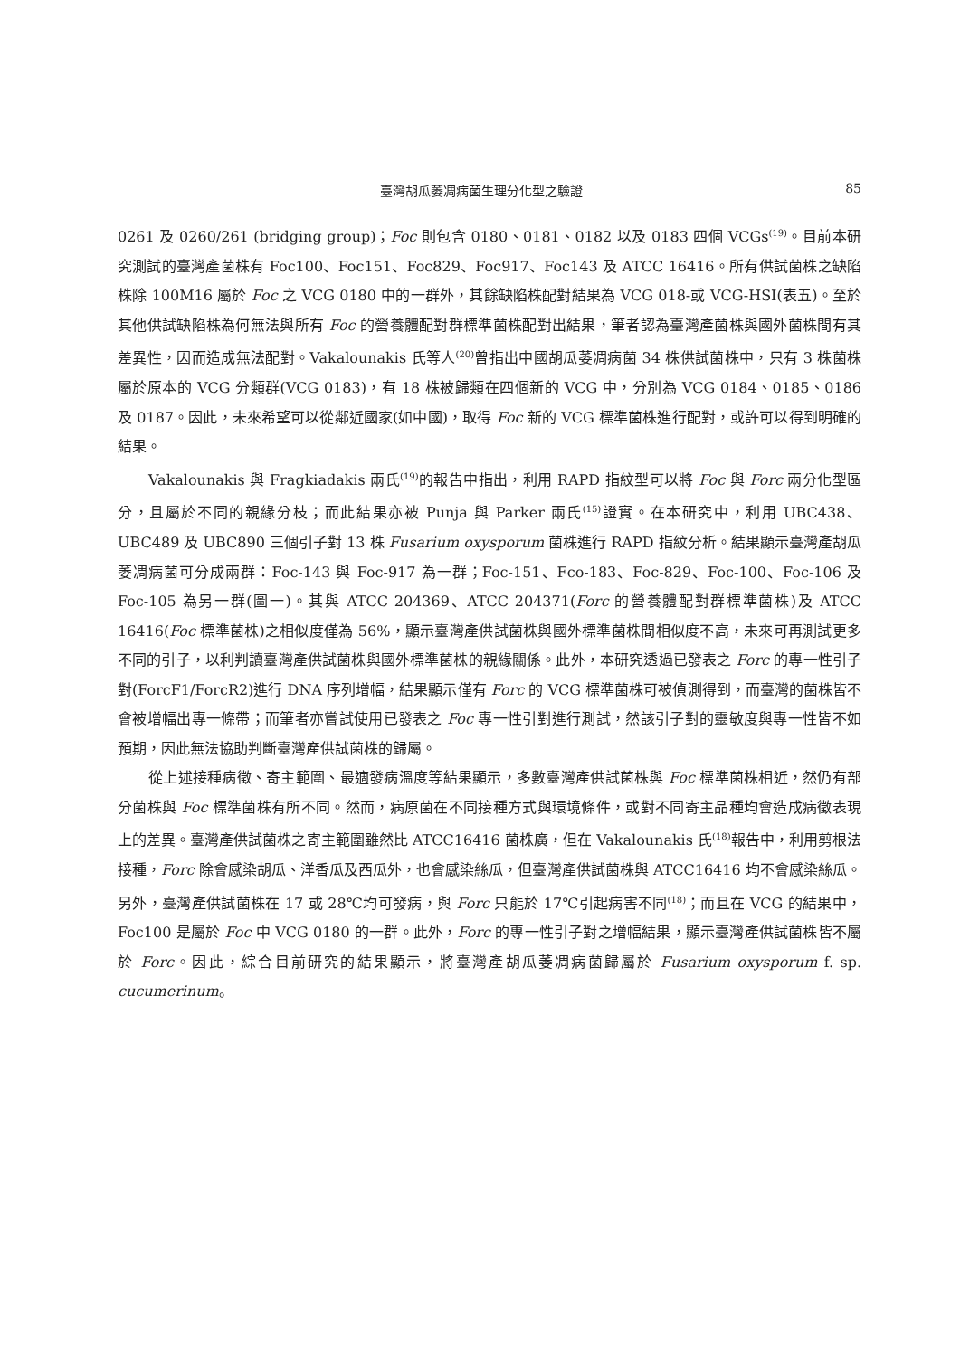臺灣胡瓜萎凋病菌生理分化型之驗證 85
0261 及 0260/261 (bridging group)；Foc 則包含 0180、0181、0182 以及 0183 四個 VCGs<sup>(19)</sup>。目前本研究測試的臺灣產菌株有 Foc100、Foc151、Foc829、Foc917、Foc143 及 ATCC 16416。所有供試菌株之缺陷株除 100M16 屬於 Foc 之 VCG 0180 中的一群外，其餘缺陷株配對結果為 VCG 018-或 VCG-HSI(表五)。至於其他供試缺陷株為何無法與所有 Foc 的營養體配對群標準菌株配對出結果，筆者認為臺灣產菌株與國外菌株間有其差異性，因而造成無法配對。Vakalounakis 氏等人<sup>(20)</sup>曾指出中國胡瓜萎凋病菌 34 株供試菌株中，只有 3 株菌株屬於原本的 VCG 分類群(VCG 0183)，有 18 株被歸類在四個新的 VCG 中，分別為 VCG 0184、0185、0186 及 0187。因此，未來希望可以從鄰近國家(如中國)，取得 Foc 新的 VCG 標準菌株進行配對，或許可以得到明確的結果。
Vakalounakis 與 Fragkiadakis 兩氏<sup>(19)</sup>的報告中指出，利用 RAPD 指紋型可以將 Foc 與 Forc 兩分化型區分，且屬於不同的親緣分枝；而此結果亦被 Punja 與 Parker 兩氏<sup>(15)</sup>證實。在本研究中，利用 UBC438、UBC489 及 UBC890 三個引子對 13 株 Fusarium oxysporum 菌株進行 RAPD 指紋分析。結果顯示臺灣產胡瓜萎凋病菌可分成兩群：Foc-143 與 Foc-917 為一群；Foc-151、Fco-183、Foc-829、Foc-100、Foc-106 及 Foc-105 為另一群(圖一)。其與 ATCC 204369、ATCC 204371(Forc 的營養體配對群標準菌株)及 ATCC 16416(Foc 標準菌株)之相似度僅為 56%，顯示臺灣產供試菌株與國外標準菌株間相似度不高，未來可再測試更多不同的引子，以利判讀臺灣產供試菌株與國外標準菌株的親緣關係。此外，本研究透過已發表之 Forc 的專一性引子對(ForcF1/ForcR2)進行 DNA 序列增幅，結果顯示僅有 Forc 的 VCG 標準菌株可被偵測得到，而臺灣的菌株皆不會被增幅出專一條帶；而筆者亦嘗試使用已發表之 Foc 專一性引對進行測試，然該引子對的靈敏度與專一性皆不如預期，因此無法協助判斷臺灣產供試菌株的歸屬。
從上述接種病徵、寄主範圍、最適發病溫度等結果顯示，多數臺灣產供試菌株與 Foc 標準菌株相近，然仍有部分菌株與 Foc 標準菌株有所不同。然而，病原菌在不同接種方式與環境條件，或對不同寄主品種均會造成病徵表現上的差異。臺灣產供試菌株之寄主範圍雖然比 ATCC16416 菌株廣，但在 Vakalounakis 氏<sup>(18)</sup>報告中，利用剪根法接種，Forc 除會感染胡瓜、洋香瓜及西瓜外，也會感染絲瓜，但臺灣產供試菌株與 ATCC16416 均不會感染絲瓜。另外，臺灣產供試菌株在 17 或 28℃均可發病，與 Forc 只能於 17℃引起病害不同<sup>(18)</sup>；而且在 VCG 的結果中，Foc100 是屬於 Foc 中 VCG 0180 的一群。此外，Forc 的專一性引子對之增幅結果，顯示臺灣產供試菌株皆不屬於 Forc。因此，綜合目前研究的結果顯示，將臺灣產胡瓜萎凋病菌歸屬於 Fusarium oxysporum f. sp. cucumerinum。